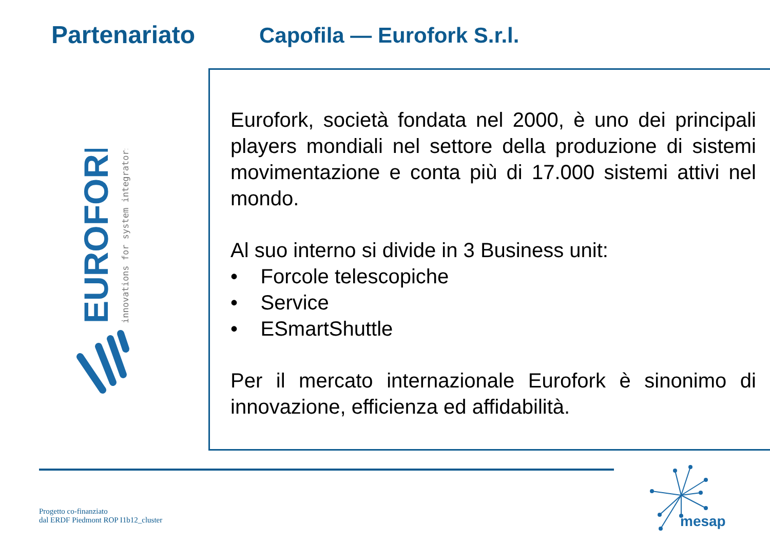Partenariato Capofila — Eurofork S.r.l.
EUROFORK
innovations for system integrators
Eurofork, società fondata nel 2000, è uno dei principali players mondiali nel settore della produzione di sistemi movimentazione e conta più di 17.000 sistemi attivi nel mondo.
Al suo interno si divide in 3 Business unit:
• Forcole telescopiche
• Service
• ESmartShuttle
Per il mercato internazionale Eurofork è sinonimo di innovazione, efficienza ed affidabilità.
Progetto co-finanziato
dal ERDF Piedmont ROP I1b12_cluster
mesap